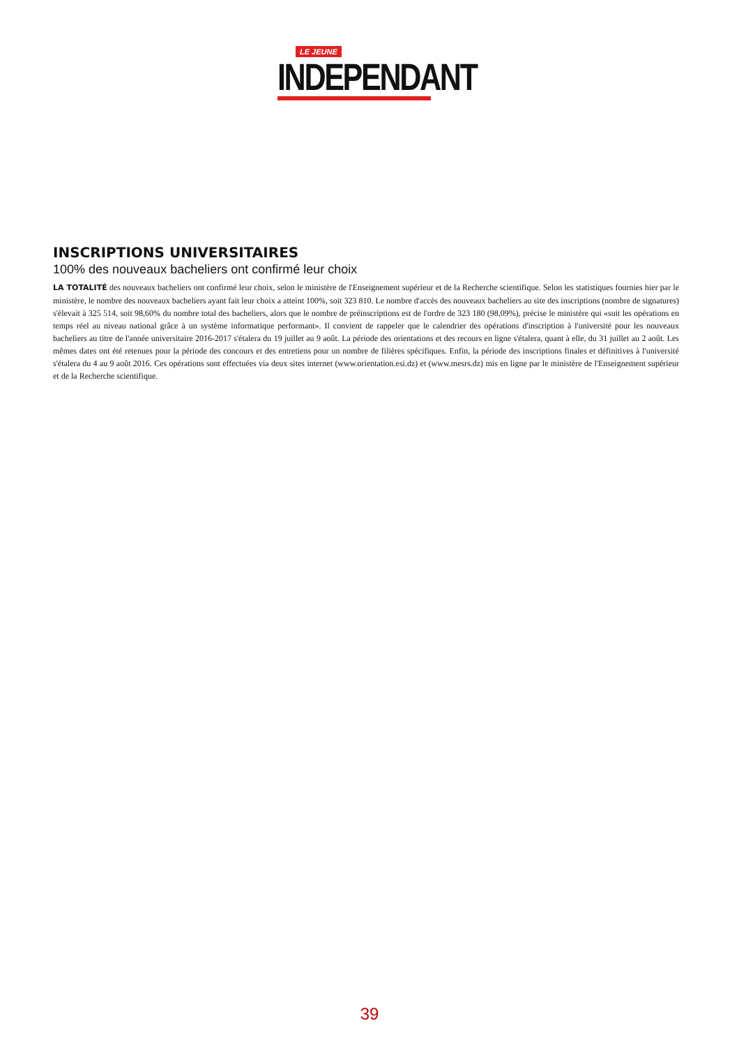LE JEUNE
INDEPENDANT
INSCRIPTIONS UNIVERSITAIRES
100% des nouveaux bacheliers ont confirmé leur choix
LA TOTALITÉ des nouveaux bacheliers ont confirmé leur choix, selon le ministère de l'Enseignement supérieur et de la Recherche scientifique. Selon les statistiques fournies hier par le ministère, le nombre des nouveaux bacheliers ayant fait leur choix a atteint 100%, soit 323 810. Le nombre d'accès des nouveaux bacheliers au site des inscriptions (nombre de signatures) s'élevait à 325 514, soit 98,60% du nombre total des bacheliers, alors que le nombre de préinscriptions est de l'ordre de 323 180 (98,09%), précise le ministère qui «suit les opérations en temps réel au niveau national grâce à un système informatique performant». Il convient de rappeler que le calendrier des opérations d'inscription à l'université pour les nouveaux bacheliers au titre de l'année universitaire 2016-2017 s'étalera du 19 juillet au 9 août. La période des orientations et des recours en ligne s'étalera, quant à elle, du 31 juillet au 2 août. Les mêmes dates ont été retenues pour la période des concours et des entretiens pour un nombre de filières spécifiques. Enfin, la période des inscriptions finales et définitives à l'université s'étalera du 4 au 9 août 2016. Ces opérations sont effectuées via deux sites internet (www.orientation.esi.dz) et (www.mesrs.dz) mis en ligne par le ministère de l'Enseignement supérieur et de la Recherche scientifique.
39